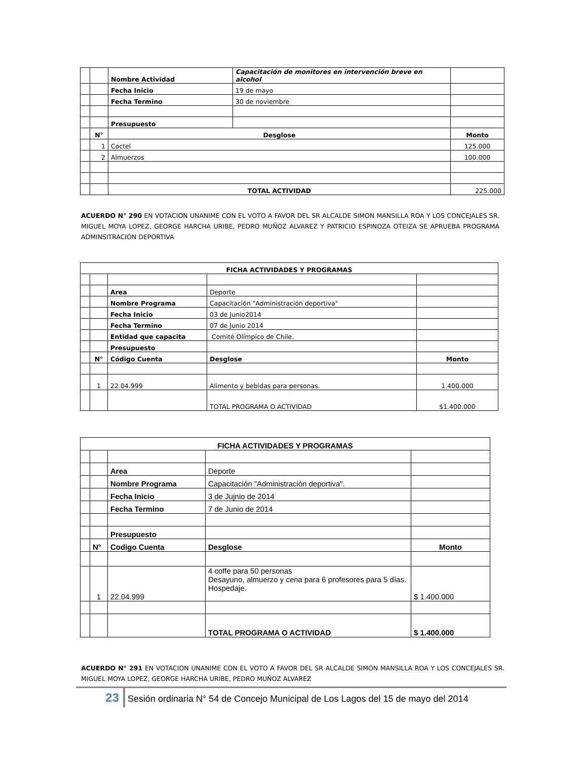| | | Nombre Actividad | Capacitación de monitores en intervención breve en alcohol | |
| | | Fecha Inicio | 19 de mayo | |
| | | Fecha Termino | 30 de noviembre | |
| | | Presupuesto | | |
| | N° | Desglose | | Monto |
| | 1 | Coctel | | 125.000 |
| | 2 | Almuerzos | | 100.000 |
| | | TOTAL ACTIVIDAD | | 225.000 |
ACUERDO N° 290 EN VOTACION UNANIME CON EL VOTO A FAVOR DEL SR ALCALDE SIMON MANSILLA ROA Y LOS CONCEJALES SR. MIGUEL MOYA LOPEZ, GEORGE HARCHA URIBE, PEDRO MUÑOZ ALVAREZ Y PATRICIO ESPINOZA OTEIZA SE APRUEBA PROGRAMA ADMINSITRACIÓN DEPORTIVA
| FICHA ACTIVIDADES Y PROGRAMAS | | | | |
| --- | --- | --- | --- | --- |
| | | Area | Deporte | |
| | | Nombre Programa | Capacitación "Administración deportiva" | |
| | | Fecha Inicio | 03 de Junio2014 | |
| | | Fecha Termino | 07 de Junio 2014 | |
| | | Entidad que capacita | Comité Olímpico de Chile. | |
| | | Presupuesto | | |
| | N° | Código Cuenta | Desglose | Monto |
| | 1 | 22.04.999 | Alimento y bebidas para personas. | 1.400.000 |
| | | | TOTAL PROGRAMA O ACTIVIDAD | $1.400.000 |
| FICHA ACTIVIDADES Y PROGRAMAS | | | | |
| | | Area | Deporte | |
| | | Nombre Programa | Capacitación "Administración deportiva". | |
| | | Fecha Inicio | 3 de Jujnio de 2014 | |
| | | Fecha Termino | 7 de Junio de 2014 | |
| | | Presupuesto | | |
| | N° | Codigo Cuenta | Desglose | Monto |
| | 1 | 22.04.999 | 4 coffe para 50 personas Desayuno, almuerzo y cena para 6 profesores para 5 días. Hospedaje. | $ 1.400.000 |
| | | | TOTAL PROGRAMA O ACTIVIDAD | $ 1.400.000 |
ACUERDO N° 291 EN VOTACION UNANIME CON EL VOTO A FAVOR DEL SR ALCALDE SIMON MANSILLA ROA Y LOS CONCEJALES SR. MIGUEL MOYA LOPEZ, GEORGE HARCHA URIBE, PEDRO MUÑOZ ALVAREZ
23 Sesión ordinaria N° 54 de Concejo Municipal de Los Lagos del 15 de mayo del 2014